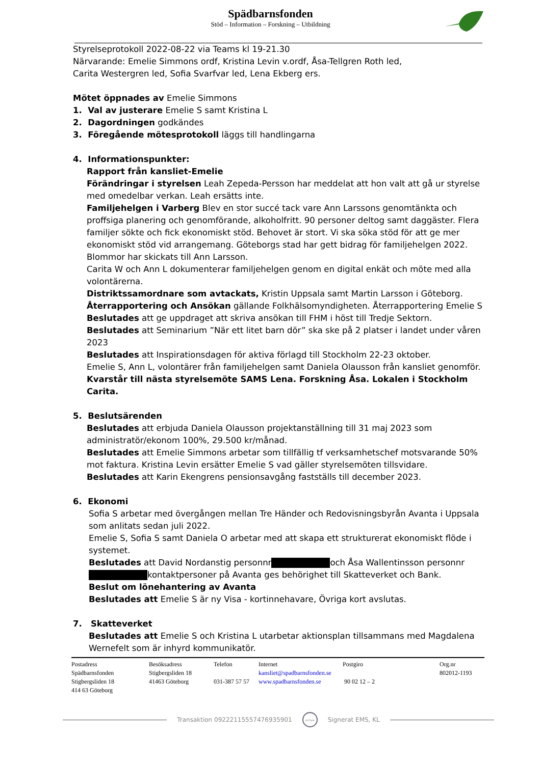Spädbarnsfonden
Stöd – Information – Forskning – Utbildning
Styrelseprotokoll 2022-08-22 via Teams kl 19-21.30
Närvarande: Emelie Simmons ordf, Kristina Levin v.ordf, Åsa-Tellgren Roth led,
Carita Westergren led, Sofia Svarfvar led, Lena Ekberg ers.
Mötet öppnades av Emelie Simmons
1. Val av justerare Emelie S samt Kristina L
2. Dagordningen godkändes
3. Föregående mötesprotokoll läggs till handlingarna
4. Informationspunkter:
Rapport från kansliet-Emelie
Förändringar i styrelsen Leah Zepeda-Persson har meddelat att hon valt att gå ur styrelse med omedelbar verkan. Leah ersätts inte.
Familjehelgen i Varberg Blev en stor succé tack vare Ann Larssons genomtänkta och proffsiga planering och genomförande, alkoholfritt. 90 personer deltog samt daggäster. Flera familjer sökte och fick ekonomiskt stöd. Behovet är stort. Vi ska söka stöd för att ge mer ekonomiskt stöd vid arrangemang. Göteborgs stad har gett bidrag för familjehelgen 2022. Blommor har skickats till Ann Larsson.
Carita W och Ann L dokumenterar familjehelgen genom en digital enkät och möte med alla volontärerna.
Distriktssamordnare som avtackats, Kristin Uppsala samt Martin Larsson i Göteborg.
Återrapportering och Ansökan gällande Folkhälsomyndigheten. Återrapportering Emelie S
Beslutades att ge uppdraget att skriva ansökan till FHM i höst till Tredje Sektorn.
Beslutades att Seminarium ”När ett litet barn dör” ska ske på 2 platser i landet under våren 2023
Beslutades att Inspirationsdagen för aktiva förlagd till Stockholm 22-23 oktober.
Emelie S, Ann L, volontärer från familjehelgen samt Daniela Olausson från kansliet genomför.
Kvarstår till nästa styrelsemöte SAMS Lena. Forskning Åsa. Lokalen i Stockholm Carita.
5. Beslutsärenden
Beslutades att erbjuda Daniela Olausson projektanställning till 31 maj 2023 som administratör/ekonom 100%, 29.500 kr/månad.
Beslutades att Emelie Simmons arbetar som tillfällig tf verksamhetschef motsvarande 50% mot faktura. Kristina Levin ersätter Emelie S vad gäller styrelsemöten tillsvidare.
Beslutades att Karin Ekengrens pensionsavgång fastställs till december 2023.
6. Ekonomi
Sofia S arbetar med övergången mellan Tre Händer och Redovisningsbyrån Avanta i Uppsala som anlitats sedan juli 2022.
Emelie S, Sofia S samt Daniela O arbetar med att skapa ett strukturerat ekonomiskt flöde i systemet.
Beslutades att David Nordanstig personnr och Åsa Wallentinsson personnr kontaktpersoner på Avanta ges behörighet till Skatteverket och Bank.
Beslut om lönehantering av Avanta
Beslutades att Emelie S är ny Visa - kortinnehavare, Övriga kort avslutas.
7. Skatteverket
Beslutades att Emelie S och Kristina L utarbetar aktionsplan tillsammans med Magdalena Wernefelt som är inhyrd kommunikatör.
Postadress
Spädbarnsfonden
Stigbergsliden 18
414 63 Göteborg
Besöksadress
Stigbergsliden 18
41463 Göteborg
Telefon
031-387 57 57
Internet
kansliet@spadbarnsfonden.se
www.spadbarnsfonden.se
Postgiro
90 02 12 – 2
Org.nr
802012-1193
Transaktion 09222115557476935901 scrive Signerat EMS, KL